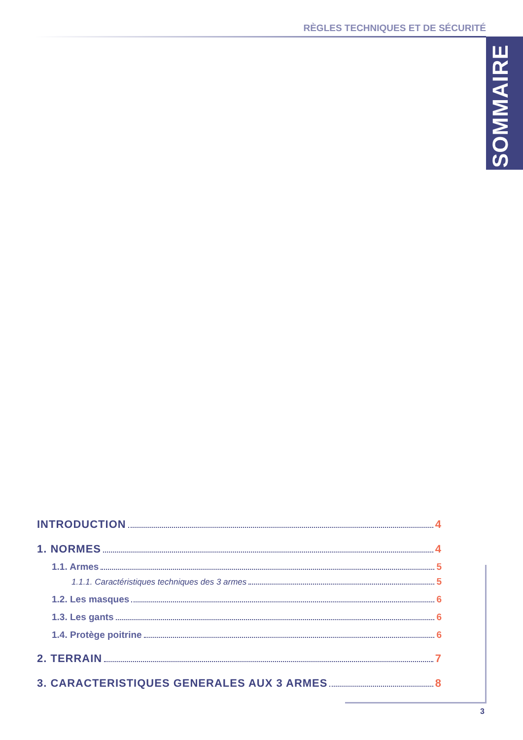RÈGLES TECHNIQUES ET DE SÉCURITÉ
SOMMAIRE
INTRODUCTION 4
1. NORMES 4
1.1. Armes 5
1.1.1. Caractéristiques techniques des 3 armes 5
1.2. Les masques 6
1.3. Les gants 6
1.4. Protège poitrine 6
2. TERRAIN 7
3. CARACTERISTIQUES GENERALES AUX 3 ARMES 8
3